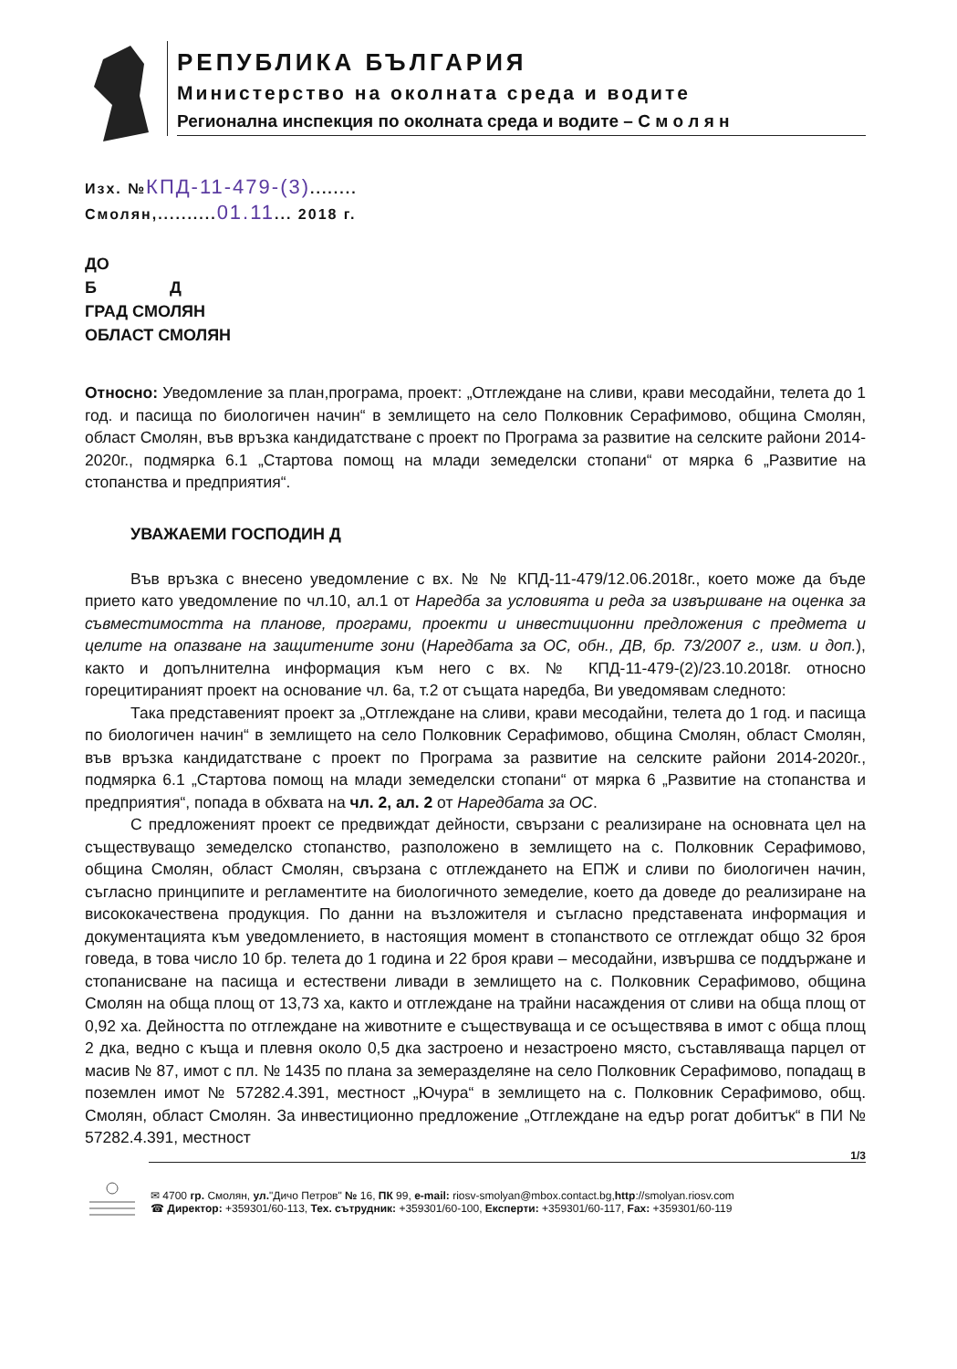РЕПУБЛИКА БЪЛГАРИЯ
Министерство на околната среда и водите
Регионална инспекция по околната среда и водите – С м о л я н
Изх. №КПД-11-479-(3)........
Смолян,..........01.11... 2018 г.
ДО
Б Д
ГРАД СМОЛЯН
ОБЛАСТ СМОЛЯН
Относно: Уведомление за план,програма, проект: „Отглеждане на сливи, крави месодайни, телета до 1 год. и пасища по биологичен начин“ в землището на село Полковник Серафимово, община Смолян, област Смолян, във връзка кандидатстване с проект по Програма за развитие на селските райони 2014-2020г., подмярка 6.1 „Стартова помощ на млади земеделски стопани“ от мярка 6 „Развитие на стопанства и предприятия“.
УВАЖАЕМИ ГОСПОДИН Д
Във връзка с внесено уведомление с вх. № № КПД-11-479/12.06.2018г., което може да бъде прието като уведомление по чл.10, ал.1 от Наредба за условията и реда за извършване на оценка за съвместимостта на планове, програми, проекти и инвестиционни предложения с предмета и целите на опазване на защитените зони (Наредбата за ОС, обн., ДВ, бр. 73/2007 г., изм. и доп.), както и допълнителна информация към него с вх. № КПД-11-479-(2)/23.10.2018г. относно горецитираният проект на основание чл. 6а, т.2 от същата наредба, Ви уведомявам следното:
Така представеният проект за „Отглеждане на сливи, крави месодайни, телета до 1 год. и пасища по биологичен начин“ в землището на село Полковник Серафимово, община Смолян, област Смолян, във връзка кандидатстване с проект по Програма за развитие на селските райони 2014-2020г., подмярка 6.1 „Стартова помощ на млади земеделски стопани“ от мярка 6 „Развитие на стопанства и предприятия“, попада в обхвата на чл. 2, ал. 2 от Наредбата за ОС.
С предложеният проект се предвиждат дейности, свързани с реализиране на основната цел на съществуващо земеделско стопанство, разположено в землището на с. Полковник Серафимово, община Смолян, област Смолян, свързана с отглеждането на ЕПЖ и сливи по биологичен начин, съгласно принципите и регламентите на биологичното земеделие, което да доведе до реализиране на висококачествена продукция. По данни на възложителя и съгласно представената информация и документацията към уведомлението, в настоящия момент в стопанството се отглеждат общо 32 броя говеда, в това число 10 бр. телета до 1 година и 22 броя крави – месодайни, извършва се поддържане и стопанисване на пасища и естествени ливади в землището на с. Полковник Серафимово, община Смолян на обща площ от 13,73 ха, както и отглеждане на трайни насаждения от сливи на обща площ от 0,92 ха. Дейността по отглеждане на животните е съществуваща и се осъществява в имот с обща площ 2 дка, ведно с къща и плевня около 0,5 дка застроено и незастроено място, съставляваща парцел от масив № 87, имот с пл. № 1435 по плана за земеразделяне на село Полковник Серафимово, попадащ в поземлен имот № 57282.4.391, местност „Ючура“ в землището на с. Полковник Серафимово, общ. Смолян, област Смолян. За инвестиционно предложение „Отглеждане на едър рогат добитък“ в ПИ № 57282.4.391, местност
1/3
✉ 4700 гр. Смолян, ул."Дичо Петров" № 16, ПК 99, e-mail: riosv-smolyan@mbox.contact.bg,http://smolyan.riosv.com
☎ Директор: +359301/60-113, Тех. сътрудник: +359301/60-100, Експерти: +359301/60-117, Fax: +359301/60-119